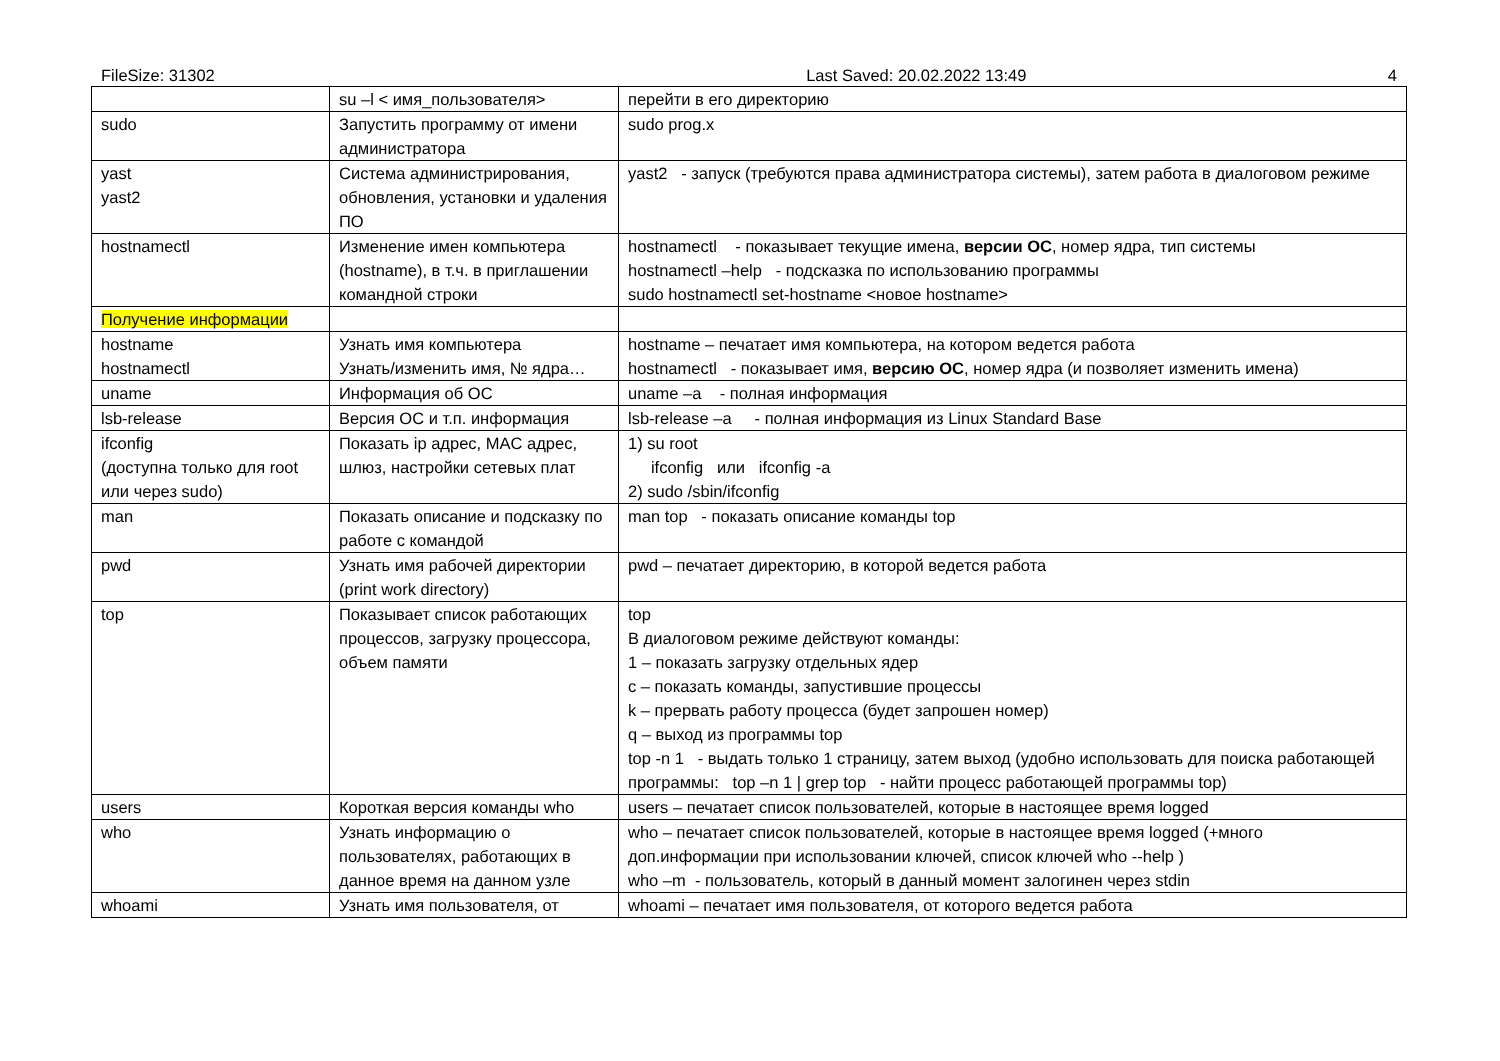FileSize: 31302 Last Saved: 20.02.2022 13:49 4
| | su –l < имя_пользователя> | перейти в его директорию |
| sudo | Запустить программу от имени администратора | sudo prog.x |
| yast yast2 | Система администрирования, обновления, установки и удаления ПО | yast2 - запуск (требуются права администратора системы), затем работа в диалоговом режиме |
| hostnamectl | Изменение имен компьютера (hostname), в т.ч. в приглашении командной строки | hostnamectl - показывает текущие имена, версии ОС , номер ядра, тип системы hostnamectl –help - подсказка по использованию программы sudo hostnamectl set-hostname <новое hostname> |
| Получение информации | | |
| hostname hostnamectl | Узнать имя компьютера Узнать/изменить имя, № ядра… | hostname – печатает имя компьютера, на котором ведется работа hostnamectl - показывает имя, версию ОС , номер ядра (и позволяет изменить имена) |
| uname | Информация об ОС | uname –a - полная информация |
| lsb-release | Версия ОС и т.п. информация | lsb-release –a - полная информация из Linux Standard Base |
| ifconfig (доступна только для root или через sudo) | Показать ip адрес, MAC адрес, шлюз, настройки сетевых плат | 1) su root ifconfig или ifconfig -a 2) sudo /sbin/ifconfig |
| man | Показать описание и подсказку по работе с командой | man top - показать описание команды top |
| pwd | Узнать имя рабочей директории (print work directory) | pwd – печатает директорию, в которой ведется работа |
| top | Показывает список работающих процессов, загрузку процессора, объем памяти | top В диалоговом режиме действуют команды: 1 – показать загрузку отдельных ядер c – показать команды, запустившие процессы k – прервать работу процесса (будет запрошен номер) q – выход из программы top top -n 1 - выдать только 1 страницу, затем выход (удобно использовать для поиска работающей программы: top –n 1 / grep top - найти процесс работающей программы top) |
| users | Короткая версия команды who | users – печатает список пользователей, которые в настоящее время logged |
| who | Узнать информацию о пользователях, работающих в данное время на данном узле | who – печатает список пользователей, которые в настоящее время logged (+много доп.информации при использовании ключей, список ключей who --help ) who –m - пользователь, который в данный момент залогинен через stdin |
| whoami | Узнать имя пользователя, от | whoami – печатает имя пользователя, от которого ведется работа |